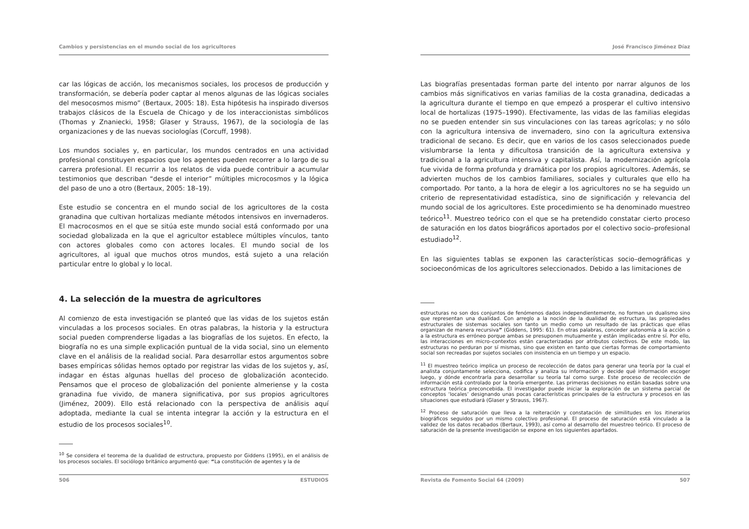Cambios y persistencias en el mundo social de los agricultores
car las lógicas de acción, los mecanismos sociales, los procesos de producción y transformación, se debería poder captar al menos algunas de las lógicas sociales del mesocosmos mismo” (Bertaux, 2005: 18). Esta hipótesis ha inspirado diversos trabajos clásicos de la Escuela de Chicago y de los interaccionistas simbólicos (Thomas y Znaniecki, 1958; Glaser y Strauss, 1967), de la sociología de las organizaciones y de las nuevas sociologías (Corcuff, 1998).
Los mundos sociales y, en particular, los mundos centrados en una actividad profesional constituyen espacios que los agentes pueden recorrer a lo largo de su carrera profesional. El recurrir a los relatos de vida puede contribuir a acumular testimonios que describan “desde el interior” múltiples microcosmos y la lógica del paso de uno a otro (Bertaux, 2005: 18–19).
Este estudio se concentra en el mundo social de los agricultores de la costa granadina que cultivan hortalizas mediante métodos intensivos en invernaderos. El macrocosmos en el que se sitúa este mundo social está conformado por una sociedad globalizada en la que el agricultor establece múltiples vínculos, tanto con actores globales como con actores locales. El mundo social de los agricultores, al igual que muchos otros mundos, está sujeto a una relación particular entre lo global y lo local.
4. La selección de la muestra de agricultores
Al comienzo de esta investigación se planteó que las vidas de los sujetos están vinculadas a los procesos sociales. En otras palabras, la historia y la estructura social pueden comprenderse ligadas a las biografías de los sujetos. En efecto, la biografía no es una simple explicación puntual de la vida social, sino un elemento clave en el análisis de la realidad social. Para desarrollar estos argumentos sobre bases empíricas sólidas hemos optado por registrar las vidas de los sujetos y, así, indagar en éstas algunas huellas del proceso de globalización acontecido. Pensamos que el proceso de globalización del poniente almeriense y la costa granadina fue vivido, de manera significativa, por sus propios agricultores (Jiménez, 2009). Ello está relacionado con la perspectiva de análisis aquí adoptada, mediante la cual se intenta integrar la acción y la estructura en el estudio de los procesos sociales<sup>10</sup>.
<sup>10</sup> Se considera el teorema de la dualidad de estructura, propuesto por Giddens (1995), en el análisis de los procesos sociales. El sociólogo británico argumentó que: “La constitución de agentes y la de
506 ESTUDIOS
José Francisco Jiménez Díaz
Las biografías presentadas forman parte del intento por narrar algunos de los cambios más significativos en varias familias de la costa granadina, dedicadas a la agricultura durante el tiempo en que empezó a prosperar el cultivo intensivo local de hortalizas (1975–1990). Efectivamente, las vidas de las familias elegidas no se pueden entender sin sus vinculaciones con las tareas agrícolas; y no sólo con la agricultura intensiva de invernadero, sino con la agricultura extensiva tradicional de secano. Es decir, que en varios de los casos seleccionados puede vislumbrarse la lenta y dificultosa transición de la agricultura extensiva y tradicional a la agricultura intensiva y capitalista. Así, la modernización agrícola fue vivida de forma profunda y dramática por los propios agricultores. Además, se advierten muchos de los cambios familiares, sociales y culturales que ello ha comportado. Por tanto, a la hora de elegir a los agricultores no se ha seguido un criterio de representatividad estadística, sino de significación y relevancia del mundo social de los agricultores. Este procedimiento se ha denominado muestreo teórico<sup>11</sup>. Muestreo teórico con el que se ha pretendido constatar cierto proceso de saturación en los datos biográficos aportados por el colectivo socio–profesional estudiado<sup>12</sup>.
En las siguientes tablas se exponen las características socio–demográficas y socioeconómicas de los agricultores seleccionados. Debido a las limitaciones de
estructuras no son dos conjuntos de fenómenos dados independientemente, no forman un dualismo sino que representan una dualidad. Con arreglo a la noción de la dualidad de estructura, las propiedades estructurales de sistemas sociales son tanto un medio como un resultado de las prácticas que ellas organizan de manera recursiva” (Giddens, 1995: 61). En otras palabras, conceder autonomía a la acción o a la estructura es erróneo porque ambas se presuponen mutuamente y están implicadas entre sí. Por ello, las interacciones en micro–contextos están caracterizadas por atributos colectivos. De este modo, las estructuras no perduran por sí mismas, sino que existen en tanto que ciertas formas de comportamiento social son recreadas por sujetos sociales con insistencia en un tiempo y un espacio.
<sup>11</sup> El muestreo teórico implica un proceso de recolección de datos para generar una teoría por la cual el analista conjuntamente selecciona, codifica y analiza su información y decide qué información escoger luego, y dónde encontrarla para desarrollar su teoría tal como surge. Este proceso de recolección de información está controlado por la teoría emergente. Las primeras decisiones no están basadas sobre una estructura teórica preconcebida. El investigador puede iniciar la exploración de un sistema parcial de conceptos ‘locales’ designando unas pocas características principales de la estructura y procesos en las situaciones que estudiará (Glaser y Strauss, 1967).
<sup>12</sup> Proceso de saturación que lleva a la reiteración y constatación de similitudes en los itinerarios biográficos seguidos por un mismo colectivo profesional. El proceso de saturación está vinculado a la validez de los datos recabados (Bertaux, 1993), así como al desarrollo del muestreo teórico. El proceso de saturación de la presente investigación se expone en los siguientes apartados.
Revista de Fomento Social 64 (2009) 507